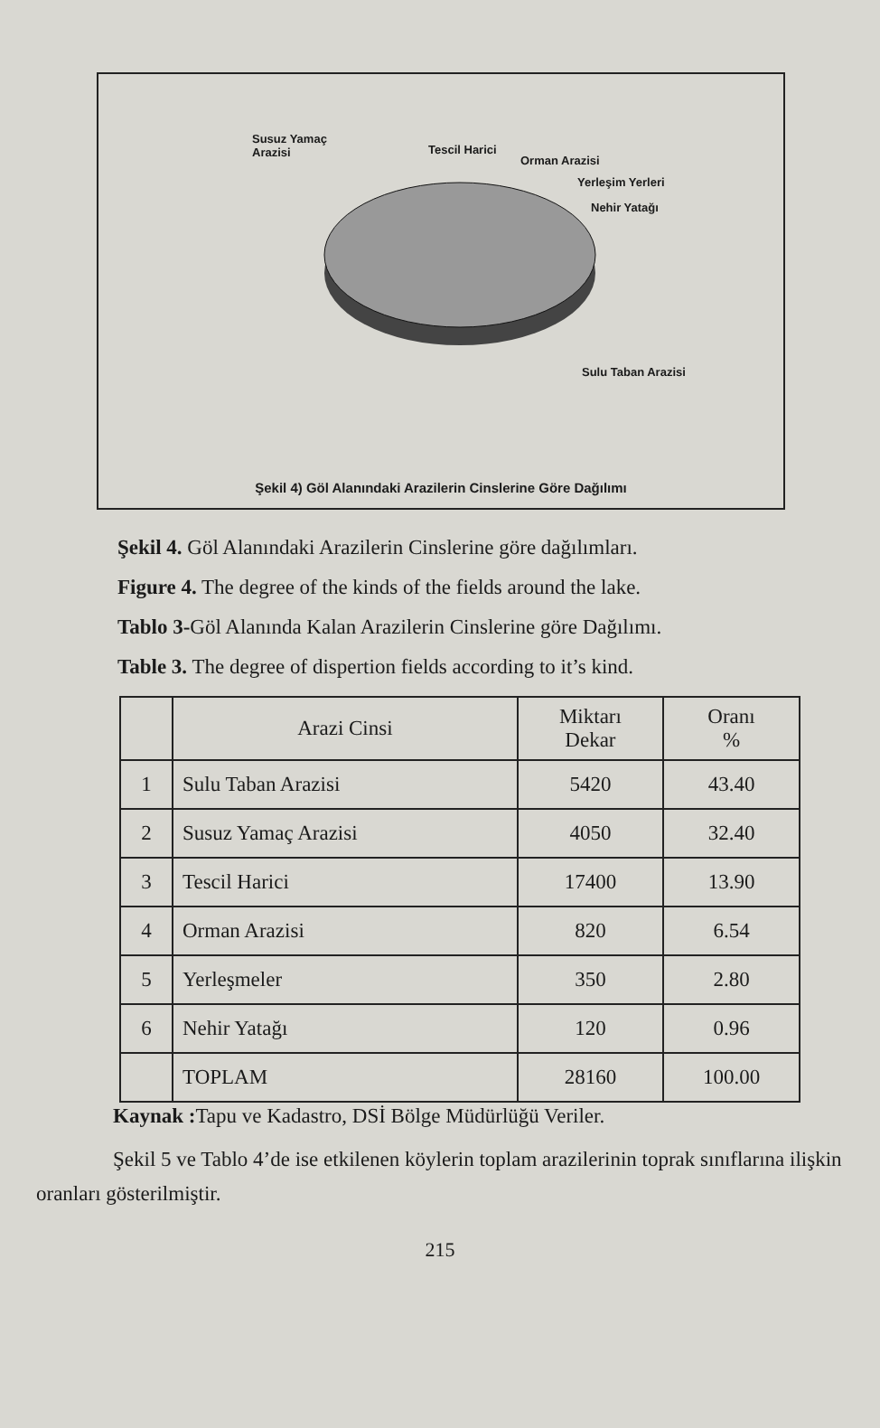Susuz Yamaç
Arazisi Tescil Harici
Orman Arazisi
Yerleşim Yerleri
Nehir Yatağı
Sulu Taban Arazisi
Şekil 4) Göl Alanındaki Arazilerin Cinslerine Göre Dağılımı
Şekil 4. Göl Alanındaki Arazilerin Cinslerine göre dağılımları.
Figure 4. The degree of the kinds of the fields around the lake.
Tablo 3-Göl Alanında Kalan Arazilerin Cinslerine göre Dağılımı.
Table 3. The degree of dispertion fields according to it’s kind.
| | Arazi Cinsi | Miktarı Dekar | Oranı % |
| --- | --- | --- | --- |
| 1 | Sulu Taban Arazisi | 5420 | 43.40 |
| 2 | Susuz Yamaç Arazisi | 4050 | 32.40 |
| 3 | Tescil Harici | 17400 | 13.90 |
| 4 | Orman Arazisi | 820 | 6.54 |
| 5 | Yerleşmeler | 350 | 2.80 |
| 6 | Nehir Yatağı | 120 | 0.96 |
| | TOPLAM | 28160 | 100.00 |
Kaynak : Tapu ve Kadastro, DSİ Bölge Müdürlüğü Veriler.
Şekil 5 ve Tablo 4’de ise etkilenen köylerin toplam arazilerinin toprak sınıflarına ilişkin oranları gösterilmiştir.
215